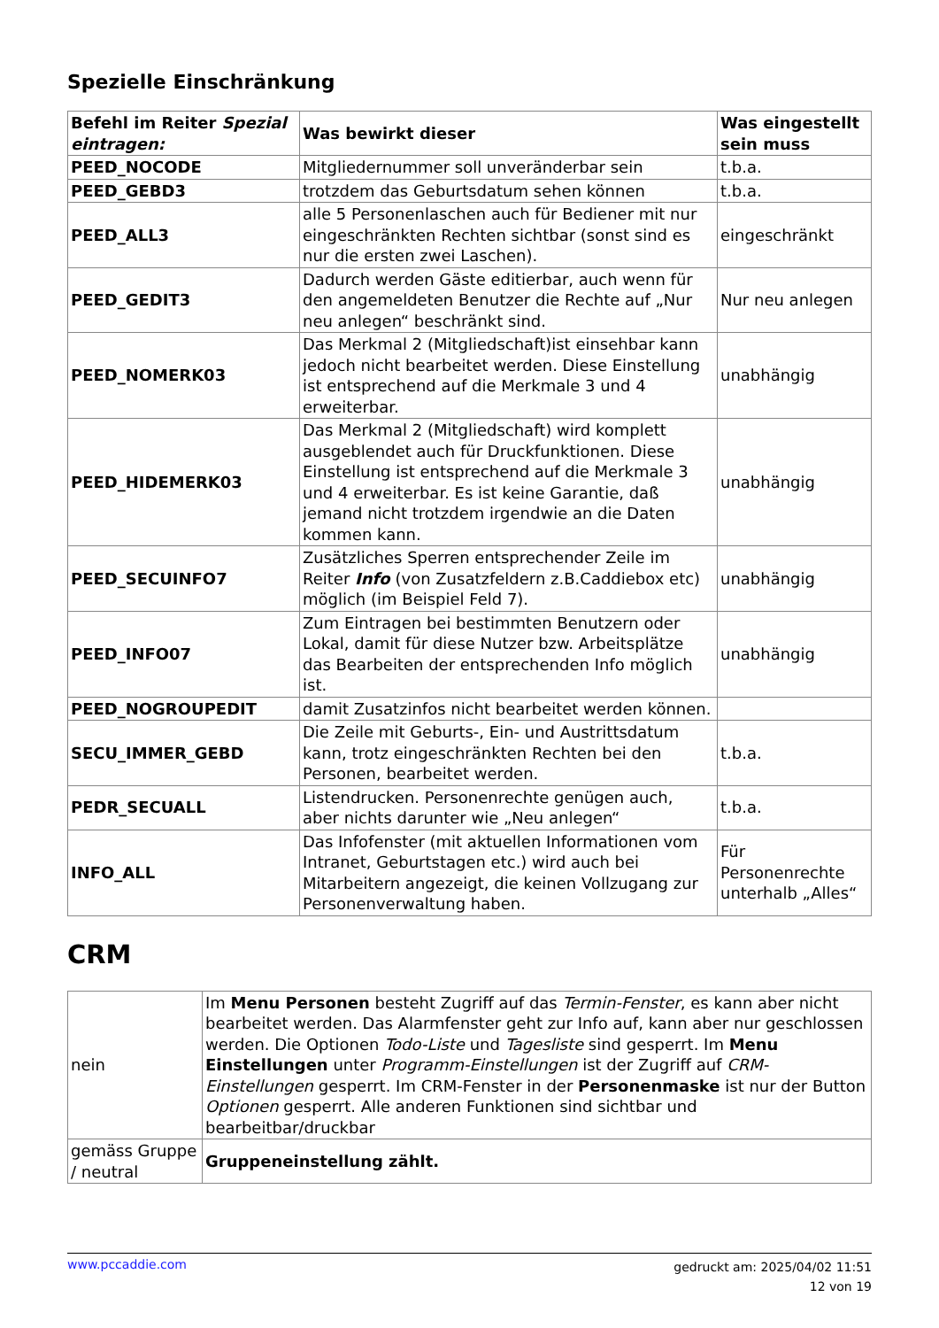Spezielle Einschränkung
| Befehl im Reiter Spezial eintragen: | Was bewirkt dieser | Was eingestellt sein muss |
| --- | --- | --- |
| PEED_NOCODE | Mitgliedernummer soll unveränderbar sein | t.b.a. |
| PEED_GEBD3 | trotzdem das Geburtsdatum sehen können | t.b.a. |
| PEED_ALL3 | alle 5 Personenlaschen auch für Bediener mit nur eingeschränkten Rechten sichtbar (sonst sind es nur die ersten zwei Laschen). | eingeschränkt |
| PEED_GEDIT3 | Dadurch werden Gäste editierbar, auch wenn für den angemeldeten Benutzer die Rechte auf „Nur neu anlegen“ beschränkt sind. | Nur neu anlegen |
| PEED_NOMERK03 | Das Merkmal 2 (Mitgliedschaft)ist einsehbar kann jedoch nicht bearbeitet werden. Diese Einstellung ist entsprechend auf die Merkmale 3 und 4 erweiterbar. | unabhängig |
| PEED_HIDEMERK03 | Das Merkmal 2 (Mitgliedschaft) wird komplett ausgeblendet auch für Druckfunktionen. Diese Einstellung ist entsprechend auf die Merkmale 3 und 4 erweiterbar. Es ist keine Garantie, daß jemand nicht trotzdem irgendwie an die Daten kommen kann. | unabhängig |
| PEED_SECUINFO7 | Zusätzliches Sperren entsprechender Zeile im Reiter Info (von Zusatzfeldern z.B.Caddiebox etc) möglich (im Beispiel Feld 7). | unabhängig |
| PEED_INFO07 | Zum Eintragen bei bestimmten Benutzern oder Lokal, damit für diese Nutzer bzw. Arbeitsplätze das Bearbeiten der entsprechenden Info möglich ist. | unabhängig |
| PEED_NOGROUPEDIT | damit Zusatzinfos nicht bearbeitet werden können. | |
| SECU_IMMER_GEBD | Die Zeile mit Geburts-, Ein- und Austrittsdatum kann, trotz eingeschränkten Rechten bei den Personen, bearbeitet werden. | t.b.a. |
| PEDR_SECUALL | Listendrucken. Personenrechte genügen auch, aber nichts darunter wie „Neu anlegen“ | t.b.a. |
| INFO_ALL | Das Infofenster (mit aktuellen Informationen vom Intranet, Geburtstagen etc.) wird auch bei Mitarbeitern angezeigt, die keinen Vollzugang zur Personenverwaltung haben. | Für Personenrechte unterhalb „Alles“ |
CRM
| nein | Im Menu Personen besteht Zugriff auf das Termin-Fenster , es kann aber nicht bearbeitet werden. Das Alarmfenster geht zur Info auf, kann aber nur geschlossen werden. Die Optionen Todo-Liste und Tagesliste sind gesperrt. Im Menu Einstellungen unter Programm-Einstellungen ist der Zugriff auf CRM-Einstellungen gesperrt. Im CRM-Fenster in der Personenmaske ist nur der Button Optionen gesperrt. Alle anderen Funktionen sind sichtbar und bearbeitbar/druckbar |
| gemäss Gruppe / neutral | Gruppeneinstellung zählt. |
www.pccaddie.com
gedruckt am: 2025/04/02 11:51
12 von 19